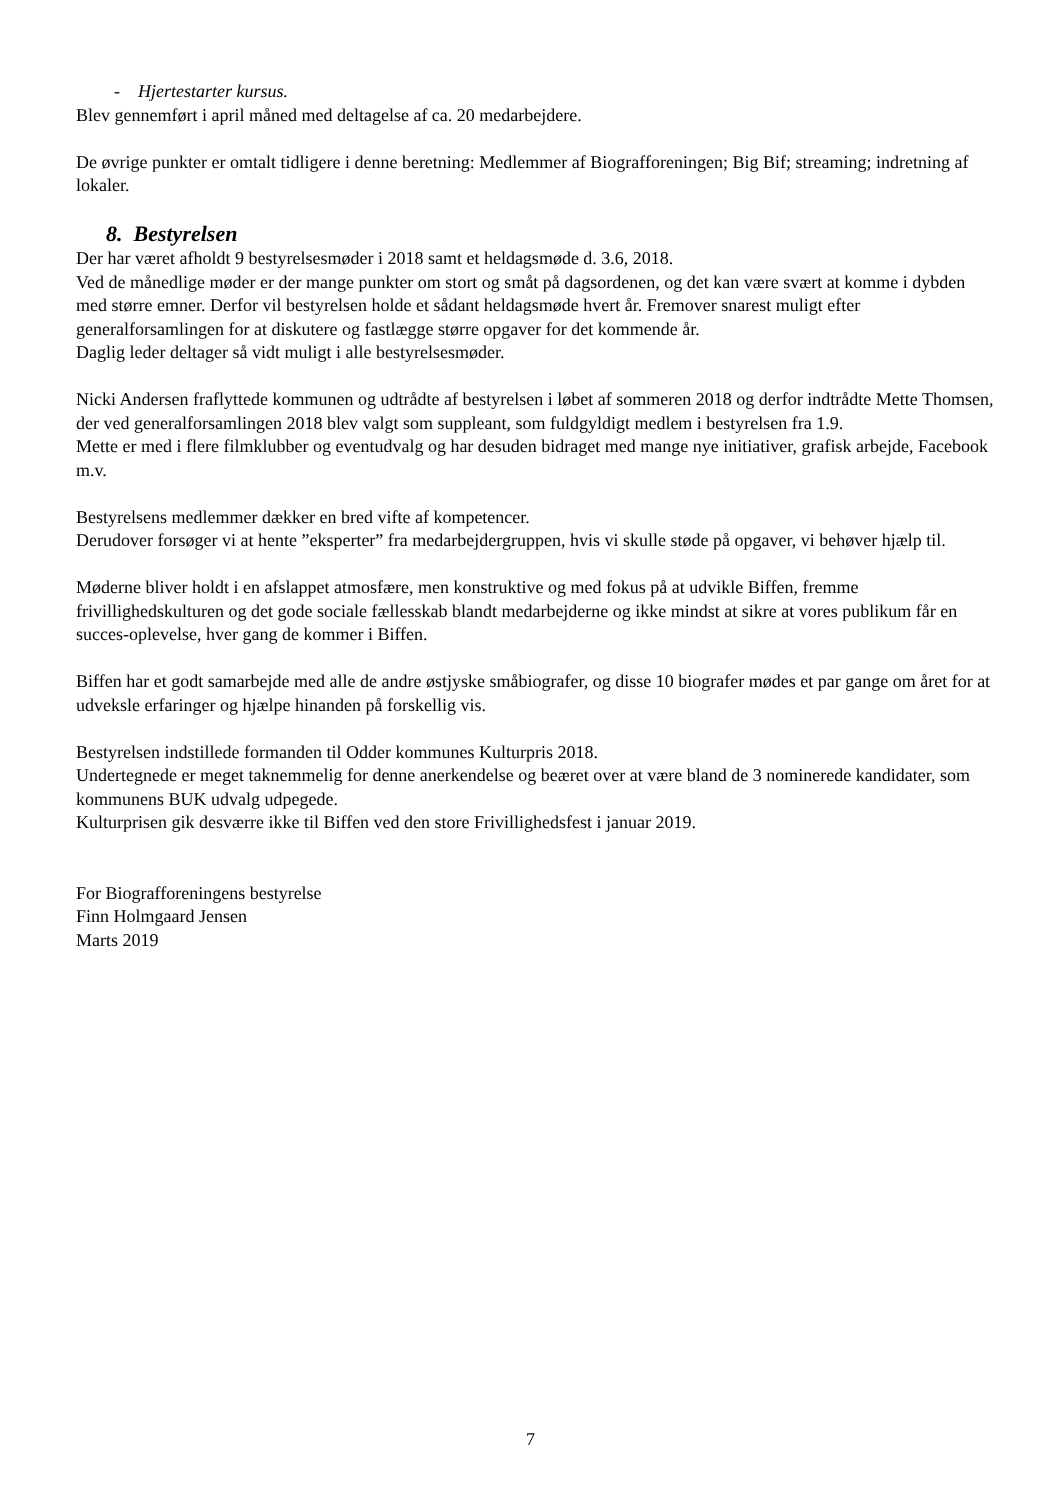- Hjertestarter kursus.
Blev gennemført i april måned med deltagelse af ca. 20 medarbejdere.
De øvrige punkter er omtalt tidligere i denne beretning: Medlemmer af Biografforeningen; Big Bif; streaming; indretning af lokaler.
8. Bestyrelsen
Der har været afholdt 9 bestyrelsesmøder i 2018 samt et heldagsmøde d. 3.6, 2018.
Ved de månedlige møder er der mange punkter om stort og småt på dagsordenen, og det kan være svært at komme i dybden med større emner. Derfor vil bestyrelsen holde et sådant heldagsmøde hvert år. Fremover snarest muligt efter generalforsamlingen for at diskutere og fastlægge større opgaver for det kommende år.
Daglig leder deltager så vidt muligt i alle bestyrelsesmøder.
Nicki Andersen fraflyttede kommunen og udtrådte af bestyrelsen i løbet af sommeren 2018 og derfor indtrådte Mette Thomsen, der ved generalforsamlingen 2018 blev valgt som suppleant, som fuldgyldigt medlem i bestyrelsen fra 1.9.
Mette er med i flere filmklubber og eventudvalg og har desuden bidraget med mange nye initiativer, grafisk arbejde, Facebook m.v.
Bestyrelsens medlemmer dækker en bred vifte af kompetencer.
Derudover forsøger vi at hente ”eksperter” fra medarbejdergruppen, hvis vi skulle støde på opgaver, vi behøver hjælp til.
Møderne bliver holdt i en afslappet atmosfære, men konstruktive og med fokus på at udvikle Biffen, fremme frivillighedskulturen og det gode sociale fællesskab blandt medarbejderne og ikke mindst at sikre at vores publikum får en succes-oplevelse, hver gang de kommer i Biffen.
Biffen har et godt samarbejde med alle de andre østjyske småbiografer, og disse 10 biografer mødes et par gange om året for at udveksle erfaringer og hjælpe hinanden på forskellig vis.
Bestyrelsen indstillede formanden til Odder kommunes Kulturpris 2018.
Undertegnede er meget taknemmelig for denne anerkendelse og beæret over at være bland de 3 nominerede kandidater, som kommunens BUK udvalg udpegede.
Kulturprisen gik desværre ikke til Biffen ved den store Frivillighedsfest i januar 2019.
For Biografforeningens bestyrelse
Finn Holmgaard Jensen
Marts 2019
7